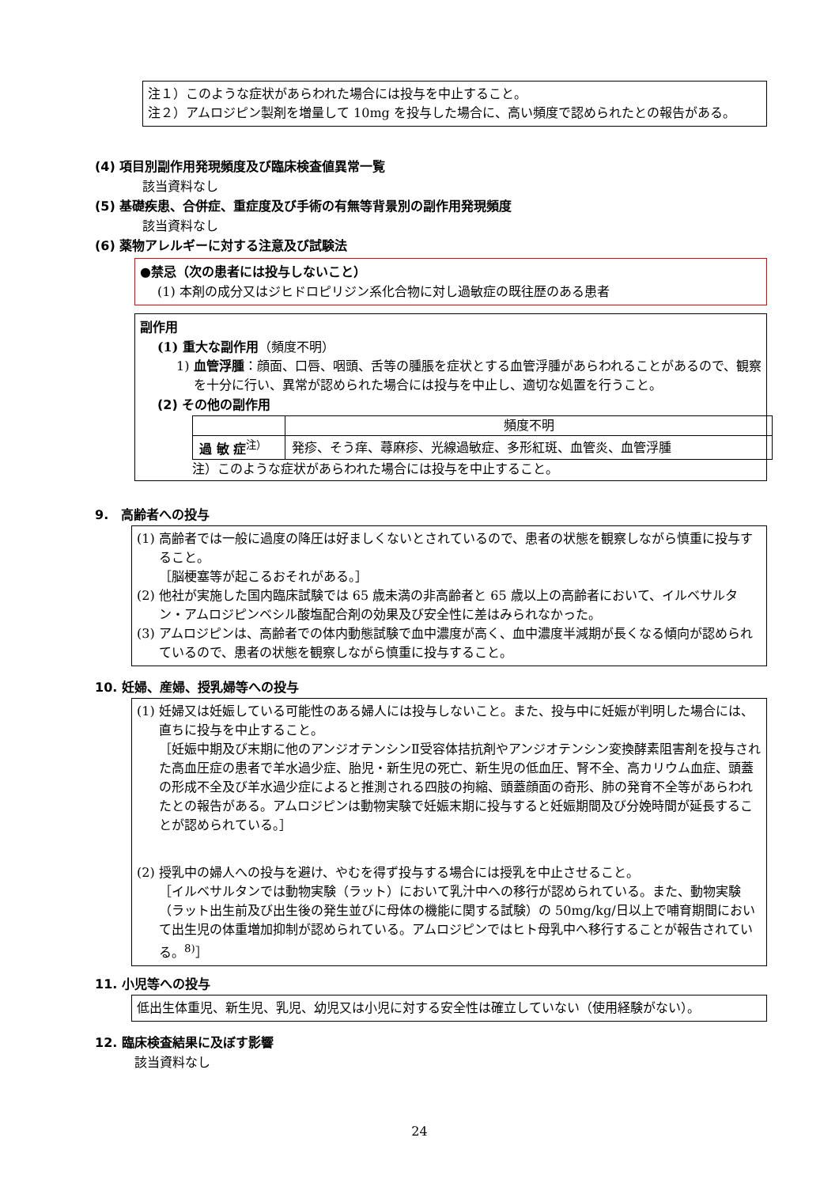注１）このような症状があらわれた場合には投与を中止すること。
注２）アムロジピン製剤を増量して 10mg を投与した場合に、高い頻度で認められたとの報告がある。
(4) 項目別副作用発現頻度及び臨床検査値異常一覧
該当資料なし
(5) 基礎疾患、合併症、重症度及び手術の有無等背景別の副作用発現頻度
該当資料なし
(6) 薬物アレルギーに対する注意及び試験法
●禁忌（次の患者には投与しないこと）
(1) 本剤の成分又はジヒドロピリジン系化合物に対し過敏症の既往歴のある患者
副作用
(1) 重大な副作用（頻度不明）
1) 血管浮腫：顔面、口唇、咽頭、舌等の腫脹を症状とする血管浮腫があらわれることがあるので、観察を十分に行い、異常が認められた場合には投与を中止し、適切な処置を行うこと。
(2) その他の副作用
| | 頻度不明 |
| 過 敏 症<sup>注）</sup> | 発疹、そう痒、蕁麻疹、光線過敏症、多形紅斑、血管炎、血管浮腫 |
注）このような症状があらわれた場合には投与を中止すること。
9.　高齢者への投与
(1) 高齢者では一般に過度の降圧は好ましくないとされているので、患者の状態を観察しながら慎重に投与すること。
［脳梗塞等が起こるおそれがある。］
(2) 他社が実施した国内臨床試験では 65 歳未満の非高齢者と 65 歳以上の高齢者において、イルベサルタン・アムロジピンベシル酸塩配合剤の効果及び安全性に差はみられなかった。
(3) アムロジピンは、高齢者での体内動態試験で血中濃度が高く、血中濃度半減期が長くなる傾向が認められているので、患者の状態を観察しながら慎重に投与すること。
10. 妊婦、産婦、授乳婦等への投与
(1) 妊婦又は妊娠している可能性のある婦人には投与しないこと。また、投与中に妊娠が判明した場合には、直ちに投与を中止すること。
［妊娠中期及び末期に他のアンジオテンシンⅡ受容体拮抗剤やアンジオテンシン変換酵素阻害剤を投与された高血圧症の患者で羊水過少症、胎児・新生児の死亡、新生児の低血圧、腎不全、高カリウム血症、頭蓋の形成不全及び羊水過少症によると推測される四肢の拘縮、頭蓋顔面の奇形、肺の発育不全等があらわれたとの報告がある。アムロジピンは動物実験で妊娠末期に投与すると妊娠期間及び分娩時間が延長することが認められている。］
(2) 授乳中の婦人への投与を避け、やむを得ず投与する場合には授乳を中止させること。
［イルベサルタンでは動物実験（ラット）において乳汁中への移行が認められている。また、動物実験（ラット出生前及び出生後の発生並びに母体の機能に関する試験）の 50mg/kg/日以上で哺育期間において出生児の体重増加抑制が認められている。アムロジピンではヒト母乳中へ移行することが報告されている。<sup>8)</sup>］
11. 小児等への投与
低出生体重児、新生児、乳児、幼児又は小児に対する安全性は確立していない（使用経験がない）。
12. 臨床検査結果に及ぼす影響
該当資料なし
24